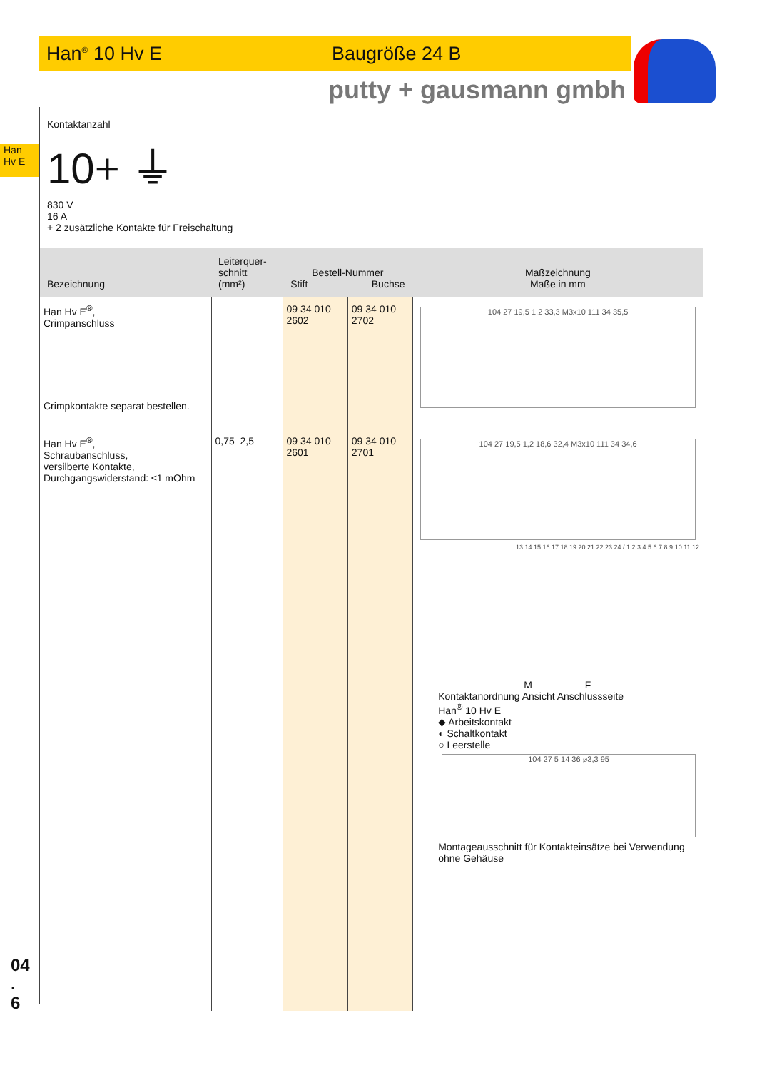Han<sup>®</sup> 10 Hv E Baugröße 24 B
putty + gausmann gmbh
Han
Hv E
Kontaktanzahl
10+ ⏚
830 V
16 A
+ 2 zusätzliche Kontakte für Freischaltung
| Bezeichnung | Leiterquer- schnitt (mm²) | Bestell-Nummer Stift Buchse | | Maßzeichnung Maße in mm |
| --- | --- | --- | --- | --- |
| Han Hv E<sup>®</sup>, Crimpanschluss Crimpkontakte separat bestellen. | | 09 34 010 2602 | 09 34 010 2702 | 104 27 19,5 1,2 33,3 M3x10 111 34 35,5 |
| Han Hv E<sup>®</sup>, Schraubanschluss, versilberte Kontakte, Durchgangswiderstand: ≤1 mOhm | 0,75–2,5 | 09 34 010 2601 | 09 34 010 2701 | 104 27 19,5 1,2 18,6 32,4 M3x10 111 34 34,6 13 14 15 16 17 18 19 20 21 22 23 24 / 1 2 3 4 5 6 7 8 9 10 11 12 M F Kontaktanordnung Ansicht Anschlussseite Han<sup>®</sup> 10 Hv E ◆ Arbeitskontakt ◐ Schaltkontakt ○ Leerstelle 104 27 5 14 36 ø3,3 95 Montageausschnitt für Kontakteinsätze bei Verwendung ohne Gehäuse |
04
.
6